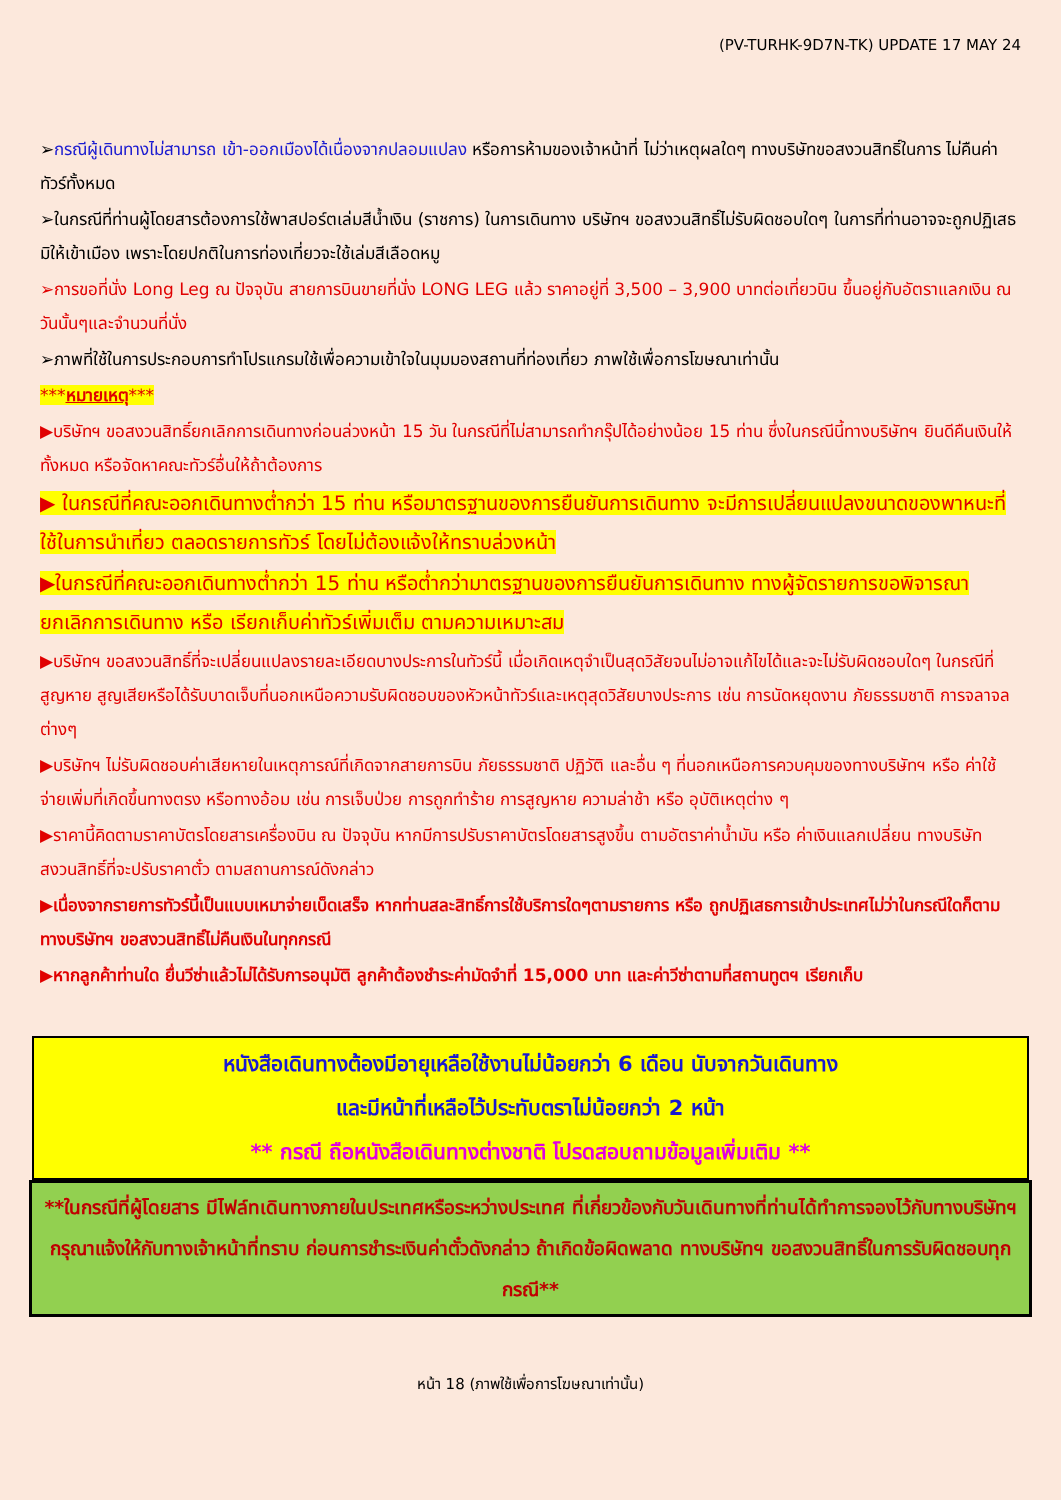(PV-TURHK-9D7N-TK) UPDATE 17 MAY 24
➢กรณีผู้เดินทางไม่สามารถ เข้า-ออกเมืองได้เนื่องจากปลอมแปลง หรือการห้ามของเจ้าหน้าที่ ไม่ว่าเหตุผลใดๆ ทางบริษัทขอสงวนสิทธิ์ในการ ไม่คืนค่าทัวร์ทั้งหมด
➢ในกรณีที่ท่านผู้โดยสารต้องการใช้พาสปอร์ตเล่มสีน้ำเงิน (ราชการ) ในการเดินทาง บริษัทฯ ขอสงวนสิทธิ์ไม่รับผิดชอบใดๆ ในการที่ท่านอาจจะถูกปฏิเสธมิให้เข้าเมือง เพราะโดยปกติในการท่องเที่ยวจะใช้เล่มสีเลือดหมู
➢การขอที่นั่ง Long Leg ณ ปัจจุบัน สายการบินขายที่นั่ง LONG LEG แล้ว ราคาอยู่ที่ 3,500 – 3,900 บาทต่อเที่ยวบิน ขึ้นอยู่กับอัตราแลกเงิน ณ วันนั้นๆและจำนวนที่นั่ง
➢ภาพที่ใช้ในการประกอบการทำโปรแกรมใช้เพื่อความเข้าใจในมุมมองสถานที่ท่องเที่ยว ภาพใช้เพื่อการโฆษณาเท่านั้น
***หมายเหตุ***
▶บริษัทฯ ขอสงวนสิทธิ์ยกเลิกการเดินทางก่อนล่วงหน้า 15 วัน ในกรณีที่ไม่สามารถทำกรุ๊ปได้อย่างน้อย 15 ท่าน ซึ่งในกรณีนี้ทางบริษัทฯ ยินดีคืนเงินให้ทั้งหมด หรือจัดหาคณะทัวร์อื่นให้ถ้าต้องการ
▶ ในกรณีที่คณะออกเดินทางต่ำกว่า 15 ท่าน หรือมาตรฐานของการยืนยันการเดินทาง จะมีการเปลี่ยนแปลงขนาดของพาหนะที่ใช้ในการนำเที่ยว ตลอดรายการทัวร์ โดยไม่ต้องแจ้งให้ทราบล่วงหน้า
▶ในกรณีที่คณะออกเดินทางต่ำกว่า 15 ท่าน หรือต่ำกว่ามาตรฐานของการยืนยันการเดินทาง ทางผู้จัดรายการขอพิจารณายกเลิกการเดินทาง หรือ เรียกเก็บค่าทัวร์เพิ่มเต็ม ตามความเหมาะสม
▶บริษัทฯ ขอสงวนสิทธิ์ที่จะเปลี่ยนแปลงรายละเอียดบางประการในทัวร์นี้ เมื่อเกิดเหตุจำเป็นสุดวิสัยจนไม่อาจแก้ไขได้และจะไม่รับผิดชอบใดๆ ในกรณีที่สูญหาย สูญเสียหรือได้รับบาดเจ็บที่นอกเหนือความรับผิดชอบของหัวหน้าทัวร์และเหตุสุดวิสัยบางประการ เช่น การนัดหยุดงาน ภัยธรรมชาติ การจลาจล ต่างๆ
▶บริษัทฯ ไม่รับผิดชอบค่าเสียหายในเหตุการณ์ที่เกิดจากสายการบิน ภัยธรรมชาติ ปฏิวัติ และอื่น ๆ ที่นอกเหนือการควบคุมของทางบริษัทฯ หรือ ค่าใช้จ่ายเพิ่มที่เกิดขึ้นทางตรง หรือทางอ้อม เช่น การเจ็บป่วย การถูกทำร้าย การสูญหาย ความล่าช้า หรือ อุบัติเหตุต่าง ๆ
▶ราคานี้คิดตามราคาบัตรโดยสารเครื่องบิน ณ ปัจจุบัน หากมีการปรับราคาบัตรโดยสารสูงขึ้น ตามอัตราค่าน้ำมัน หรือ ค่าเงินแลกเปลี่ยน ทางบริษัท สงวนสิทธิ์ที่จะปรับราคาตั๋ว ตามสถานการณ์ดังกล่าว
▶เนื่องจากรายการทัวร์นี้เป็นแบบเหมาจ่ายเบ็ดเสร็จ หากท่านสละสิทธิ์การใช้บริการใดๆตามรายการ หรือ ถูกปฏิเสธการเข้าประเทศไม่ว่าในกรณีใดก็ตาม ทางบริษัทฯ ขอสงวนสิทธิ์ไม่คืนเงินในทุกกรณี
▶หากลูกค้าท่านใด ยื่นวีซ่าแล้วไม่ได้รับการอนุมัติ ลูกค้าต้องชำระค่ามัดจำที่ 15,000 บาท และค่าวีซ่าตามที่สถานทูตฯ เรียกเก็บ
หนังสือเดินทางต้องมีอายุเหลือใช้งานไม่น้อยกว่า 6 เดือน นับจากวันเดินทาง
และมีหน้าที่เหลือไว้ประทับตราไม่น้อยกว่า 2 หน้า
** กรณี ถือหนังสือเดินทางต่างชาติ โปรดสอบถามข้อมูลเพิ่มเติม **
**ในกรณีที่ผู้โดยสาร มีไฟล์ทเดินทางภายในประเทศหรือระหว่างประเทศ ที่เกี่ยวข้องกับวันเดินทางที่ท่านได้ทำการจองไว้กับทางบริษัทฯ กรุณาแจ้งให้กับทางเจ้าหน้าที่ทราบ ก่อนการชำระเงินค่าตั๋วดังกล่าว ถ้าเกิดข้อผิดพลาด ทางบริษัทฯ ขอสงวนสิทธิ์ในการรับผิดชอบทุกกรณี**
หน้า 18 (ภาพใช้เพื่อการโฆษณาเท่านั้น)